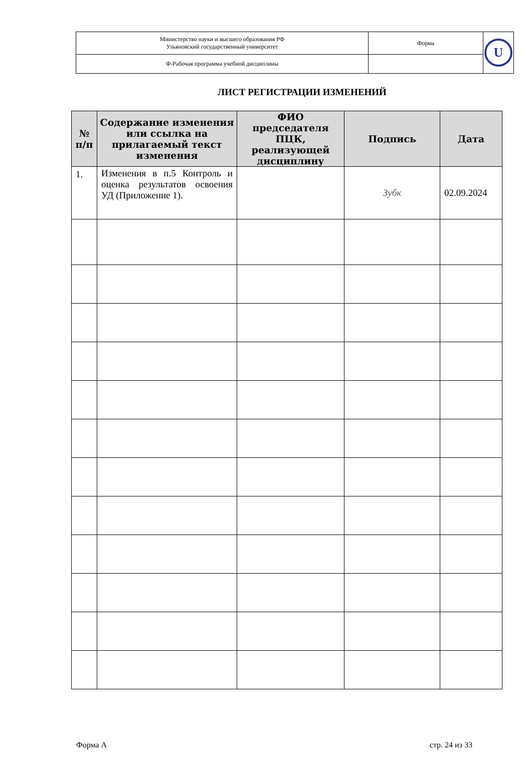| Министерство науки и высшего образования РФ Ульяновский государственный университет | Форма | U |
| Ф-Рабочая программа учебной дисциплины | | |
ЛИСТ РЕГИСТРАЦИИ ИЗМЕНЕНИЙ
| № п/п | Содержание изменения или ссылка на прилагаемый текст изменения | ФИО председателя ПЦК, реализующей дисциплину | Подпись | Дата |
| --- | --- | --- | --- | --- |
| 1. | Изменения в п.5 Контроль и оценка результатов освоения УД (Приложение 1). | | Зубк | 02.09.2024 |
Форма А стр. 24 из 33